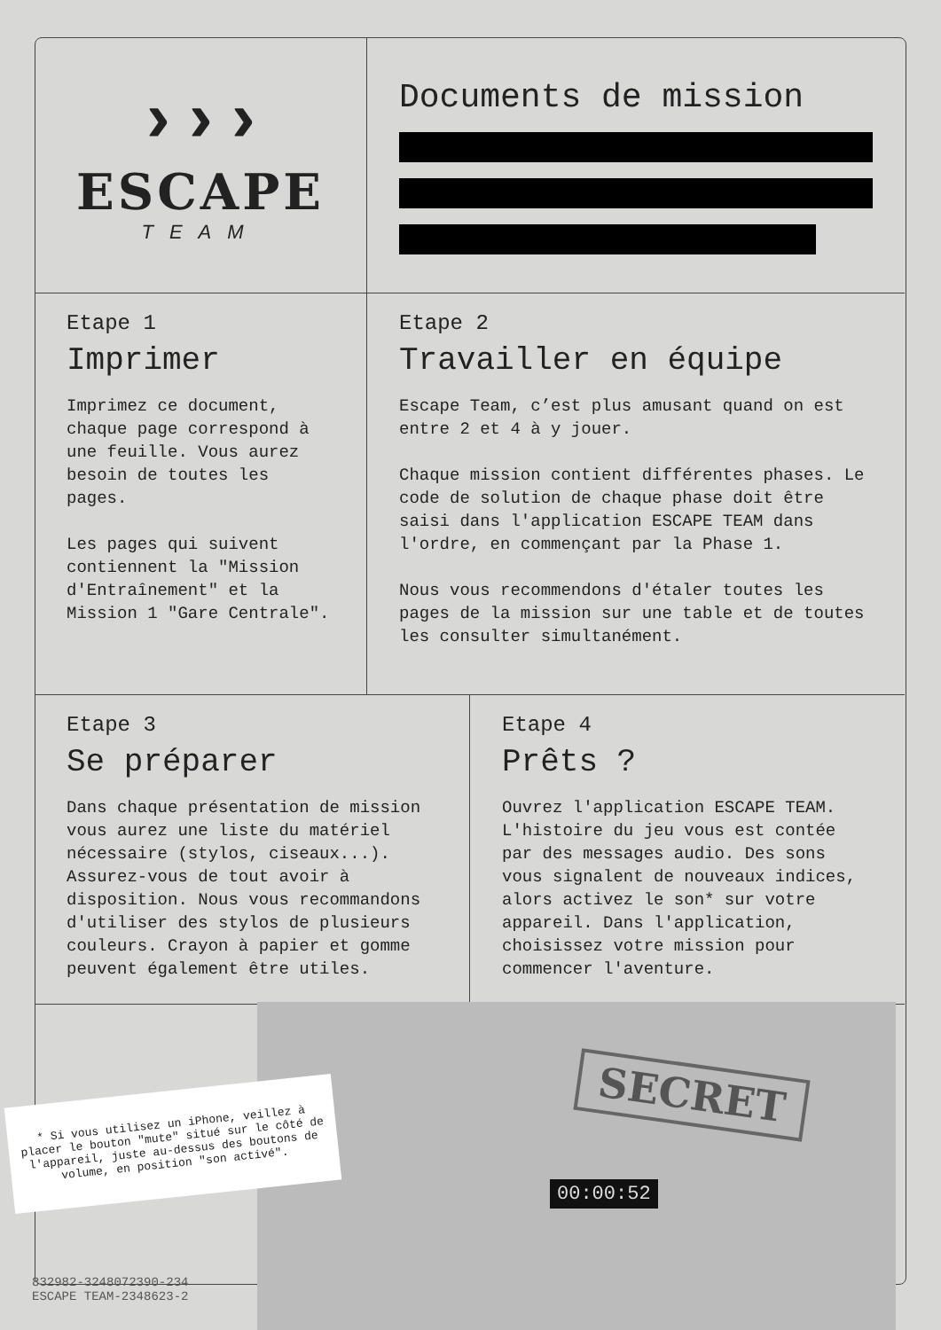›››
ESCAPE
TEAM
Documents de mission
Etape 1
Imprimer
Imprimez ce document, chaque page correspond à une feuille. Vous aurez besoin de toutes les pages.
Les pages qui suivent contiennent la "Mission d'Entraînement" et la Mission 1 "Gare Centrale".
Etape 2
Travailler en équipe
Escape Team, c’est plus amusant quand on est entre 2 et 4 à y jouer.
Chaque mission contient différentes phases. Le code de solution de chaque phase doit être saisi dans l'application ESCAPE TEAM dans l'ordre, en commençant par la Phase 1.
Nous vous recommendons d'étaler toutes les pages de la mission sur une table et de toutes les consulter simultanément.
Etape 3
Se préparer
Dans chaque présentation de mission vous aurez une liste du matériel nécessaire (stylos, ciseaux...). Assurez-vous de tout avoir à disposition. Nous vous recommandons d'utiliser des stylos de plusieurs couleurs. Crayon à papier et gomme peuvent également être utiles.
Etape 4
Prêts ?
Ouvrez l'application ESCAPE TEAM. L'histoire du jeu vous est contée par des messages audio. Des sons vous signalent de nouveaux indices, alors activez le son* sur votre appareil. Dans l'application, choisissez votre mission pour commencer l'aventure.
SECRET
00:00:52
* Si vous utilisez un iPhone, veillez à placer le bouton "mute" situé sur le côté de l'appareil, juste au-dessus des boutons de volume, en position "son activé".
832982-3248072390-234
ESCAPE TEAM-2348623-2